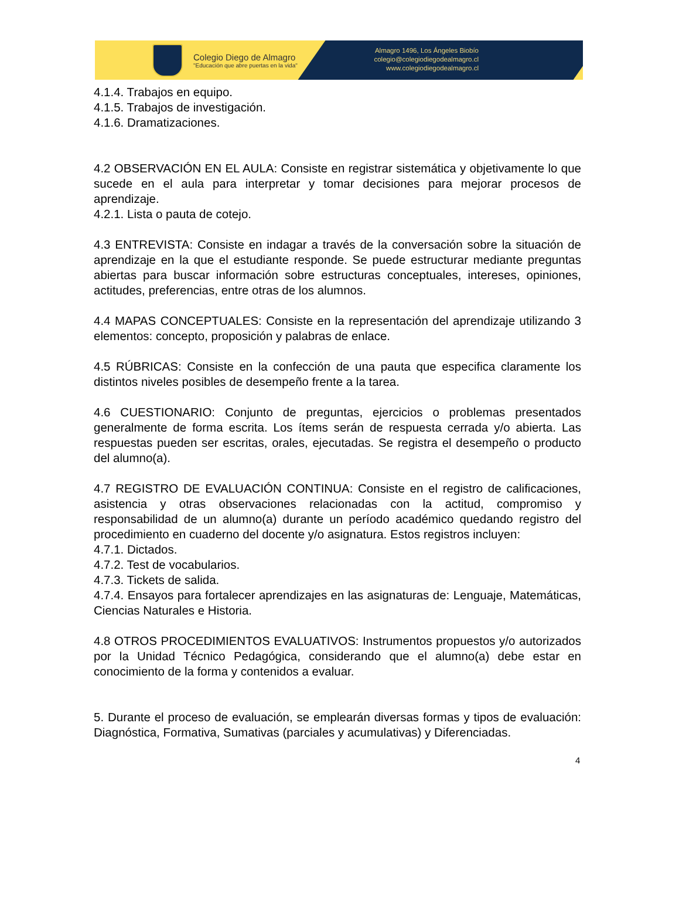Colegio Diego de Almagro
"Educación que abre puertas en la vida"
Almagro 1496, Los Ángeles Biobío
colegio@colegiodiegodealmagro.cl
www.colegiodiegodealmagro.cl
4.1.4. Trabajos en equipo.
4.1.5. Trabajos de investigación.
4.1.6. Dramatizaciones.
4.2 OBSERVACIÓN EN EL AULA: Consiste en registrar sistemática y objetivamente lo que sucede en el aula para interpretar y tomar decisiones para mejorar procesos de aprendizaje.
4.2.1. Lista o pauta de cotejo.
4.3 ENTREVISTA: Consiste en indagar a través de la conversación sobre la situación de aprendizaje en la que el estudiante responde. Se puede estructurar mediante preguntas abiertas para buscar información sobre estructuras conceptuales, intereses, opiniones, actitudes, preferencias, entre otras de los alumnos.
4.4 MAPAS CONCEPTUALES: Consiste en la representación del aprendizaje utilizando 3 elementos: concepto, proposición y palabras de enlace.
4.5 RÚBRICAS: Consiste en la confección de una pauta que especifica claramente los distintos niveles posibles de desempeño frente a la tarea.
4.6 CUESTIONARIO: Conjunto de preguntas, ejercicios o problemas presentados generalmente de forma escrita. Los ítems serán de respuesta cerrada y/o abierta. Las respuestas pueden ser escritas, orales, ejecutadas. Se registra el desempeño o producto del alumno(a).
4.7 REGISTRO DE EVALUACIÓN CONTINUA: Consiste en el registro de calificaciones, asistencia y otras observaciones relacionadas con la actitud, compromiso y responsabilidad de un alumno(a) durante un período académico quedando registro del procedimiento en cuaderno del docente y/o asignatura. Estos registros incluyen:
4.7.1. Dictados.
4.7.2. Test de vocabularios.
4.7.3. Tickets de salida.
4.7.4. Ensayos para fortalecer aprendizajes en las asignaturas de: Lenguaje, Matemáticas, Ciencias Naturales e Historia.
4.8 OTROS PROCEDIMIENTOS EVALUATIVOS: Instrumentos propuestos y/o autorizados por la Unidad Técnico Pedagógica, considerando que el alumno(a) debe estar en conocimiento de la forma y contenidos a evaluar.
5. Durante el proceso de evaluación, se emplearán diversas formas y tipos de evaluación: Diagnóstica, Formativa, Sumativas (parciales y acumulativas) y Diferenciadas.
4